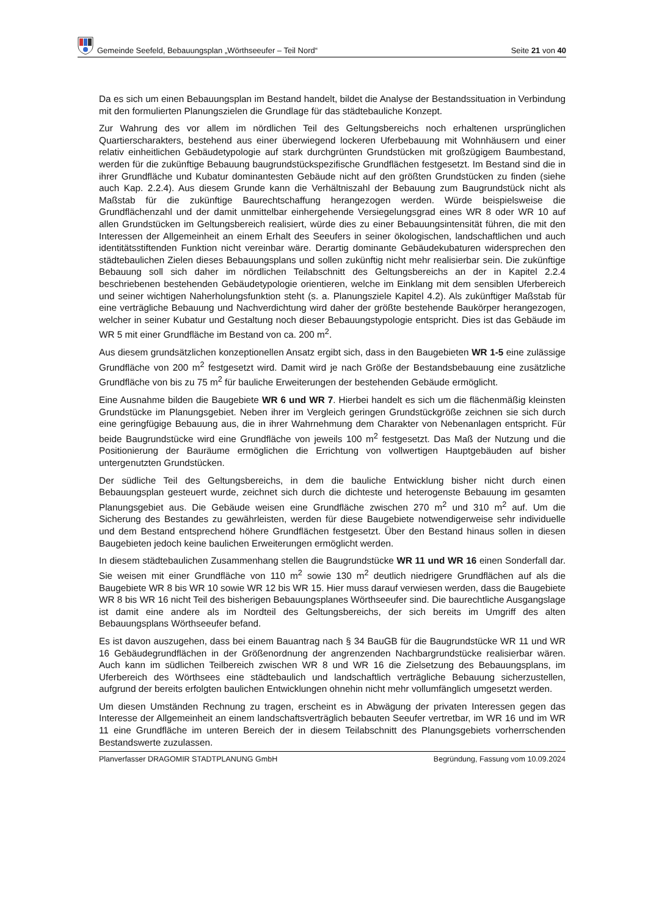Gemeinde Seefeld, Bebauungsplan „Wörthseeufer – Teil Nord“Seite 21 von 40
Da es sich um einen Bebauungsplan im Bestand handelt, bildet die Analyse der Bestandssituation in Verbindung mit den formulierten Planungszielen die Grundlage für das städtebauliche Konzept.
Zur Wahrung des vor allem im nördlichen Teil des Geltungsbereichs noch erhaltenen ursprünglichen Quartierscharakters, bestehend aus einer überwiegend lockeren Uferbebauung mit Wohnhäusern und einer relativ einheitlichen Gebäudetypologie auf stark durchgrünten Grundstücken mit großzügigem Baumbestand, werden für die zukünftige Bebauung baugrundstückspezifische Grundflächen festgesetzt. Im Bestand sind die in ihrer Grundfläche und Kubatur dominantesten Gebäude nicht auf den größten Grundstücken zu finden (siehe auch Kap. 2.2.4). Aus diesem Grunde kann die Verhältniszahl der Bebauung zum Baugrundstück nicht als Maßstab für die zukünftige Baurechtschaffung herangezogen werden. Würde beispielsweise die Grundflächenzahl und der damit unmittelbar einhergehende Versiegelungsgrad eines WR 8 oder WR 10 auf allen Grundstücken im Geltungsbereich realisiert, würde dies zu einer Bebauungsintensität führen, die mit den Interessen der Allgemeinheit an einem Erhalt des Seeufers in seiner ökologischen, landschaftlichen und auch identitätsstiftenden Funktion nicht vereinbar wäre. Derartig dominante Gebäudekubaturen widersprechen den städtebaulichen Zielen dieses Bebauungsplans und sollen zukünftig nicht mehr realisierbar sein. Die zukünftige Bebauung soll sich daher im nördlichen Teilabschnitt des Geltungsbereichs an der in Kapitel 2.2.4 beschriebenen bestehenden Gebäudetypologie orientieren, welche im Einklang mit dem sensiblen Uferbereich und seiner wichtigen Naherholungsfunktion steht (s. a. Planungsziele Kapitel 4.2). Als zukünftiger Maßstab für eine verträgliche Bebauung und Nachverdichtung wird daher der größte bestehende Baukörper herangezogen, welcher in seiner Kubatur und Gestaltung noch dieser Bebauungstypologie entspricht. Dies ist das Gebäude im WR 5 mit einer Grundfläche im Bestand von ca. 200 m<sup>2</sup>.
Aus diesem grundsätzlichen konzeptionellen Ansatz ergibt sich, dass in den Baugebieten WR 1-5 eine zulässige Grundfläche von 200 m<sup>2</sup> festgesetzt wird. Damit wird je nach Größe der Bestandsbebauung eine zusätzliche Grundfläche von bis zu 75 m<sup>2</sup> für bauliche Erweiterungen der bestehenden Gebäude ermöglicht.
Eine Ausnahme bilden die Baugebiete WR 6 und WR 7. Hierbei handelt es sich um die flächenmäßig kleinsten Grundstücke im Planungsgebiet. Neben ihrer im Vergleich geringen Grundstückgröße zeichnen sie sich durch eine geringfügige Bebauung aus, die in ihrer Wahrnehmung dem Charakter von Nebenanlagen entspricht. Für beide Baugrundstücke wird eine Grundfläche von jeweils 100 m<sup>2</sup> festgesetzt. Das Maß der Nutzung und die Positionierung der Bauräume ermöglichen die Errichtung von vollwertigen Hauptgebäuden auf bisher untergenutzten Grundstücken.
Der südliche Teil des Geltungsbereichs, in dem die bauliche Entwicklung bisher nicht durch einen Bebauungsplan gesteuert wurde, zeichnet sich durch die dichteste und heterogenste Bebauung im gesamten Planungsgebiet aus. Die Gebäude weisen eine Grundfläche zwischen 270 m<sup>2</sup> und 310 m<sup>2</sup> auf. Um die Sicherung des Bestandes zu gewährleisten, werden für diese Baugebiete notwendigerweise sehr individuelle und dem Bestand entsprechend höhere Grundflächen festgesetzt. Über den Bestand hinaus sollen in diesen Baugebieten jedoch keine baulichen Erweiterungen ermöglicht werden.
In diesem städtebaulichen Zusammenhang stellen die Baugrundstücke WR 11 und WR 16 einen Sonderfall dar. Sie weisen mit einer Grundfläche von 110 m<sup>2</sup> sowie 130 m<sup>2</sup> deutlich niedrigere Grundflächen auf als die Baugebiete WR 8 bis WR 10 sowie WR 12 bis WR 15. Hier muss darauf verwiesen werden, dass die Baugebiete WR 8 bis WR 16 nicht Teil des bisherigen Bebauungsplanes Wörthseeufer sind. Die baurechtliche Ausgangslage ist damit eine andere als im Nordteil des Geltungsbereichs, der sich bereits im Umgriff des alten Bebauungsplans Wörthseeufer befand.
Es ist davon auszugehen, dass bei einem Bauantrag nach § 34 BauGB für die Baugrundstücke WR 11 und WR 16 Gebäudegrundflächen in der Größenordnung der angrenzenden Nachbargrundstücke realisierbar wären. Auch kann im südlichen Teilbereich zwischen WR 8 und WR 16 die Zielsetzung des Bebauungsplans, im Uferbereich des Wörthsees eine städtebaulich und landschaftlich verträgliche Bebauung sicherzustellen, aufgrund der bereits erfolgten baulichen Entwicklungen ohnehin nicht mehr vollumfänglich umgesetzt werden.
Um diesen Umständen Rechnung zu tragen, erscheint es in Abwägung der privaten Interessen gegen das Interesse der Allgemeinheit an einem landschaftsverträglich bebauten Seeufer vertretbar, im WR 16 und im WR 11 eine Grundfläche im unteren Bereich der in diesem Teilabschnitt des Planungsgebiets vorherrschenden Bestandswerte zuzulassen.
Planverfasser DRAGOMIR STADTPLANUNG GmbH Begründung, Fassung vom 10.09.2024